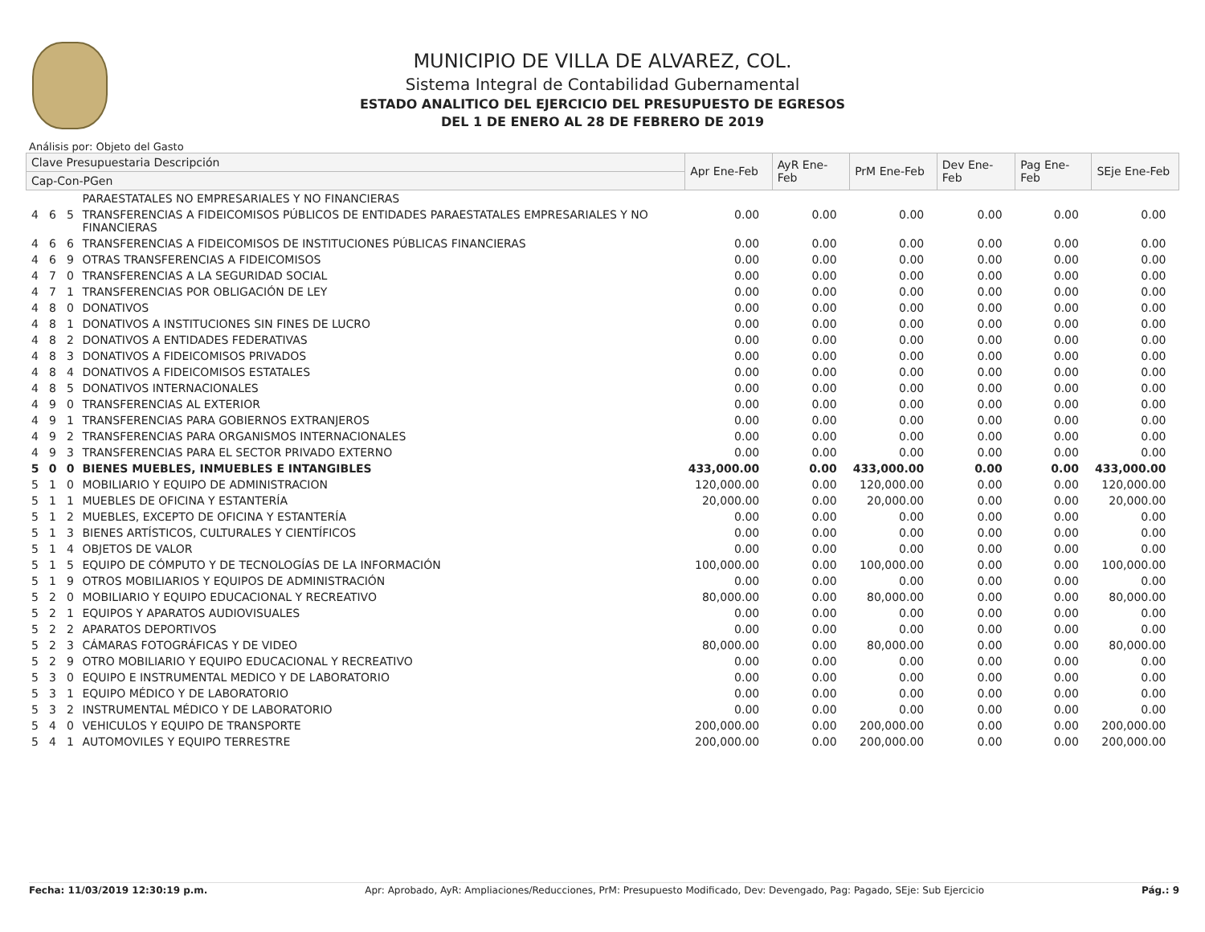MUNICIPIO DE VILLA DE ALVAREZ, COL.
Sistema Integral de Contabilidad Gubernamental
ESTADO ANALITICO DEL EJERCICIO DEL PRESUPUESTO DE EGRESOS
DEL 1 DE ENERO AL 28 DE FEBRERO DE 2019
Análisis por: Objeto del Gasto
| Clave Presupuestaria Descripción | | | | Apr Ene-Feb | AyR Ene-Feb | PrM Ene-Feb | Dev Ene-Feb | Pag Ene-Feb | SEje Ene-Feb |
| --- | --- | --- | --- | --- | --- | --- | --- | --- | --- |
| Cap-Con-PGen | | | | | | | | | |
| | | | PARAESTATALES NO EMPRESARIALES Y NO FINANCIERAS | | | | | | |
| 4 | 6 | 5 | TRANSFERENCIAS A FIDEICOMISOS PÚBLICOS DE ENTIDADES PARAESTATALES EMPRESARIALES Y NO FINANCIERAS | 0.00 | 0.00 | 0.00 | 0.00 | 0.00 | 0.00 |
| 4 | 6 | 6 | TRANSFERENCIAS A FIDEICOMISOS DE INSTITUCIONES PÚBLICAS FINANCIERAS | 0.00 | 0.00 | 0.00 | 0.00 | 0.00 | 0.00 |
| 4 | 6 | 9 | OTRAS TRANSFERENCIAS A FIDEICOMISOS | 0.00 | 0.00 | 0.00 | 0.00 | 0.00 | 0.00 |
| 4 | 7 | 0 | TRANSFERENCIAS A LA SEGURIDAD SOCIAL | 0.00 | 0.00 | 0.00 | 0.00 | 0.00 | 0.00 |
| 4 | 7 | 1 | TRANSFERENCIAS POR OBLIGACIÓN DE LEY | 0.00 | 0.00 | 0.00 | 0.00 | 0.00 | 0.00 |
| 4 | 8 | 0 | DONATIVOS | 0.00 | 0.00 | 0.00 | 0.00 | 0.00 | 0.00 |
| 4 | 8 | 1 | DONATIVOS A INSTITUCIONES SIN FINES DE LUCRO | 0.00 | 0.00 | 0.00 | 0.00 | 0.00 | 0.00 |
| 4 | 8 | 2 | DONATIVOS A ENTIDADES FEDERATIVAS | 0.00 | 0.00 | 0.00 | 0.00 | 0.00 | 0.00 |
| 4 | 8 | 3 | DONATIVOS A FIDEICOMISOS PRIVADOS | 0.00 | 0.00 | 0.00 | 0.00 | 0.00 | 0.00 |
| 4 | 8 | 4 | DONATIVOS A FIDEICOMISOS ESTATALES | 0.00 | 0.00 | 0.00 | 0.00 | 0.00 | 0.00 |
| 4 | 8 | 5 | DONATIVOS INTERNACIONALES | 0.00 | 0.00 | 0.00 | 0.00 | 0.00 | 0.00 |
| 4 | 9 | 0 | TRANSFERENCIAS AL EXTERIOR | 0.00 | 0.00 | 0.00 | 0.00 | 0.00 | 0.00 |
| 4 | 9 | 1 | TRANSFERENCIAS PARA GOBIERNOS EXTRANJEROS | 0.00 | 0.00 | 0.00 | 0.00 | 0.00 | 0.00 |
| 4 | 9 | 2 | TRANSFERENCIAS PARA ORGANISMOS INTERNACIONALES | 0.00 | 0.00 | 0.00 | 0.00 | 0.00 | 0.00 |
| 4 | 9 | 3 | TRANSFERENCIAS PARA EL SECTOR PRIVADO EXTERNO | 0.00 | 0.00 | 0.00 | 0.00 | 0.00 | 0.00 |
| 5 | 0 | 0 | BIENES MUEBLES, INMUEBLES E INTANGIBLES | 433,000.00 | 0.00 | 433,000.00 | 0.00 | 0.00 | 433,000.00 |
| 5 | 1 | 0 | MOBILIARIO Y EQUIPO DE ADMINISTRACION | 120,000.00 | 0.00 | 120,000.00 | 0.00 | 0.00 | 120,000.00 |
| 5 | 1 | 1 | MUEBLES DE OFICINA Y ESTANTERÍA | 20,000.00 | 0.00 | 20,000.00 | 0.00 | 0.00 | 20,000.00 |
| 5 | 1 | 2 | MUEBLES, EXCEPTO DE OFICINA Y ESTANTERÍA | 0.00 | 0.00 | 0.00 | 0.00 | 0.00 | 0.00 |
| 5 | 1 | 3 | BIENES ARTÍSTICOS, CULTURALES Y CIENTÍFICOS | 0.00 | 0.00 | 0.00 | 0.00 | 0.00 | 0.00 |
| 5 | 1 | 4 | OBJETOS DE VALOR | 0.00 | 0.00 | 0.00 | 0.00 | 0.00 | 0.00 |
| 5 | 1 | 5 | EQUIPO DE CÓMPUTO Y DE TECNOLOGÍAS DE LA INFORMACIÓN | 100,000.00 | 0.00 | 100,000.00 | 0.00 | 0.00 | 100,000.00 |
| 5 | 1 | 9 | OTROS MOBILIARIOS Y EQUIPOS DE ADMINISTRACIÓN | 0.00 | 0.00 | 0.00 | 0.00 | 0.00 | 0.00 |
| 5 | 2 | 0 | MOBILIARIO Y EQUIPO EDUCACIONAL Y RECREATIVO | 80,000.00 | 0.00 | 80,000.00 | 0.00 | 0.00 | 80,000.00 |
| 5 | 2 | 1 | EQUIPOS Y APARATOS AUDIOVISUALES | 0.00 | 0.00 | 0.00 | 0.00 | 0.00 | 0.00 |
| 5 | 2 | 2 | APARATOS DEPORTIVOS | 0.00 | 0.00 | 0.00 | 0.00 | 0.00 | 0.00 |
| 5 | 2 | 3 | CÁMARAS FOTOGRÁFICAS Y DE VIDEO | 80,000.00 | 0.00 | 80,000.00 | 0.00 | 0.00 | 80,000.00 |
| 5 | 2 | 9 | OTRO MOBILIARIO Y EQUIPO EDUCACIONAL Y RECREATIVO | 0.00 | 0.00 | 0.00 | 0.00 | 0.00 | 0.00 |
| 5 | 3 | 0 | EQUIPO E INSTRUMENTAL MEDICO Y DE LABORATORIO | 0.00 | 0.00 | 0.00 | 0.00 | 0.00 | 0.00 |
| 5 | 3 | 1 | EQUIPO MÉDICO Y DE LABORATORIO | 0.00 | 0.00 | 0.00 | 0.00 | 0.00 | 0.00 |
| 5 | 3 | 2 | INSTRUMENTAL MÉDICO Y DE LABORATORIO | 0.00 | 0.00 | 0.00 | 0.00 | 0.00 | 0.00 |
| 5 | 4 | 0 | VEHICULOS Y EQUIPO DE TRANSPORTE | 200,000.00 | 0.00 | 200,000.00 | 0.00 | 0.00 | 200,000.00 |
| 5 | 4 | 1 | AUTOMOVILES Y EQUIPO TERRESTRE | 200,000.00 | 0.00 | 200,000.00 | 0.00 | 0.00 | 200,000.00 |
Fecha: 11/03/2019 12:30:19 p.m. Apr: Aprobado, AyR: Ampliaciones/Reducciones, PrM: Presupuesto Modificado, Dev: Devengado, Pag: Pagado, SEje: Sub Ejercicio Pág.: 9